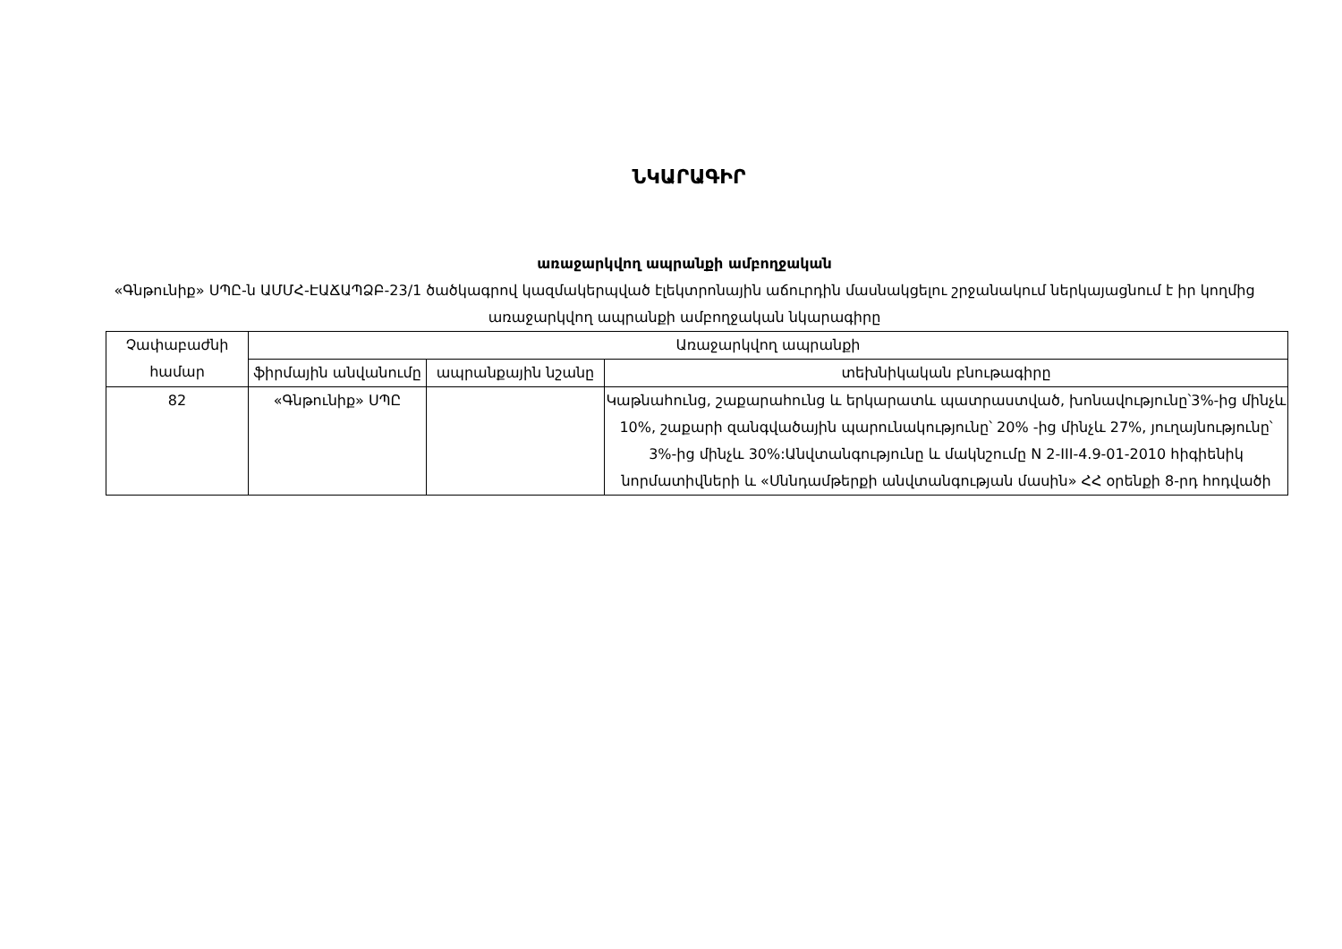ՆԿԱՐԱԳԻՐ
առաջարկվող ապրանքի ամբողջական
«Գնթունիք» ՍՊԸ-ն ԱՄՄՀ-ԷԱՃԱՊՁԲ-23/1 ծածկագրով կազմակերպված էլեկտրոնային աճուրդին մասնակցելու շրջանակում ներկայացնում է իր կողմից առաջարկվող ապրանքի ամբողջական նկարագիրը
| Չափաբաժնի համար | Առաջարկվող ապրանքի | | |
| --- | --- | --- | --- |
| | ֆիրմային անվանումը | ապրանքային նշանը | տեխնիկական բնութագիրը |
| 82 | «Գնթունիք» ՍՊԸ | | Կաթնահունց, շաքարահունց և երկարատև պատրաստված, խոնավությունը՝3%-ից մինչև 10%, շաքարի զանգվածային պարունակությունը՝ 20% -ից մինչև 27%, յուղայնությունը՝ 3%-ից մինչև 30%:Անվտանգությունը և մակնշումը N 2-III-4.9-01-2010 հիգիենիկ նորմատիվների և «Սննդամթերքի անվտանգության մասին» ՀՀ օրենքի 8-րդ հոդվածի |